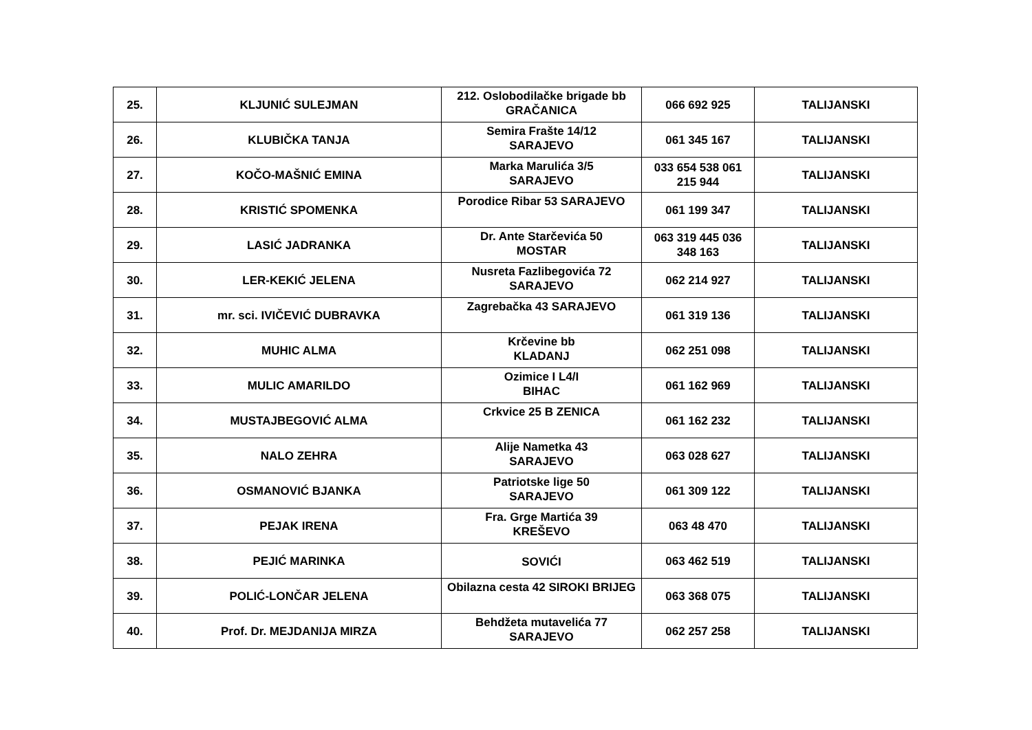| 25. | KLJUNIĆ SULEJMAN | 212. Oslobodilačke brigade bb GRAČANICA | 066 692 925 | TALIJANSKI |
| 26. | KLUBIČKA TANJA | Semira Frašte 14/12 SARAJEVO | 061 345 167 | TALIJANSKI |
| 27. | KOČO-MAŠNIĆ EMINA | Marka Marulića 3/5 SARAJEVO | 033 654 538 061 215 944 | TALIJANSKI |
| 28. | KRISTIĆ SPOMENKA | Porodice Ribar 53 SARAJEVO | 061 199 347 | TALIJANSKI |
| 29. | LASIĆ JADRANKA | Dr. Ante Starčevića 50 MOSTAR | 063 319 445 036 348 163 | TALIJANSKI |
| 30. | LER-KEKIĆ JELENA | Nusreta Fazlibegovića 72 SARAJEVO | 062 214 927 | TALIJANSKI |
| 31. | mr. sci. IVIČEVIĆ DUBRAVKA | Zagrebačka 43 SARAJEVO | 061 319 136 | TALIJANSKI |
| 32. | MUHIC ALMA | Krčevine bb KLADANJ | 062 251 098 | TALIJANSKI |
| 33. | MULIC AMARILDO | Ozimice I L4/I BIHAC | 061 162 969 | TALIJANSKI |
| 34. | MUSTAJBEGOVIĆ ALMA | Crkvice 25 B ZENICA | 061 162 232 | TALIJANSKI |
| 35. | NALO ZEHRA | Alije Nametka 43 SARAJEVO | 063 028 627 | TALIJANSKI |
| 36. | OSMANOVIĆ BJANKA | Patriotske lige 50 SARAJEVO | 061 309 122 | TALIJANSKI |
| 37. | PEJAK IRENA | Fra. Grge Martića 39 KREŠEVO | 063 48 470 | TALIJANSKI |
| 38. | PEJIĆ MARINKA | SOVIĆI | 063 462 519 | TALIJANSKI |
| 39. | POLIĆ-LONČAR JELENA | Obilazna cesta 42 SIROKI BRIJEG | 063 368 075 | TALIJANSKI |
| 40. | Prof. Dr. MEJDANIJA MIRZA | Behdžeta mutavelića 77 SARAJEVO | 062 257 258 | TALIJANSKI |